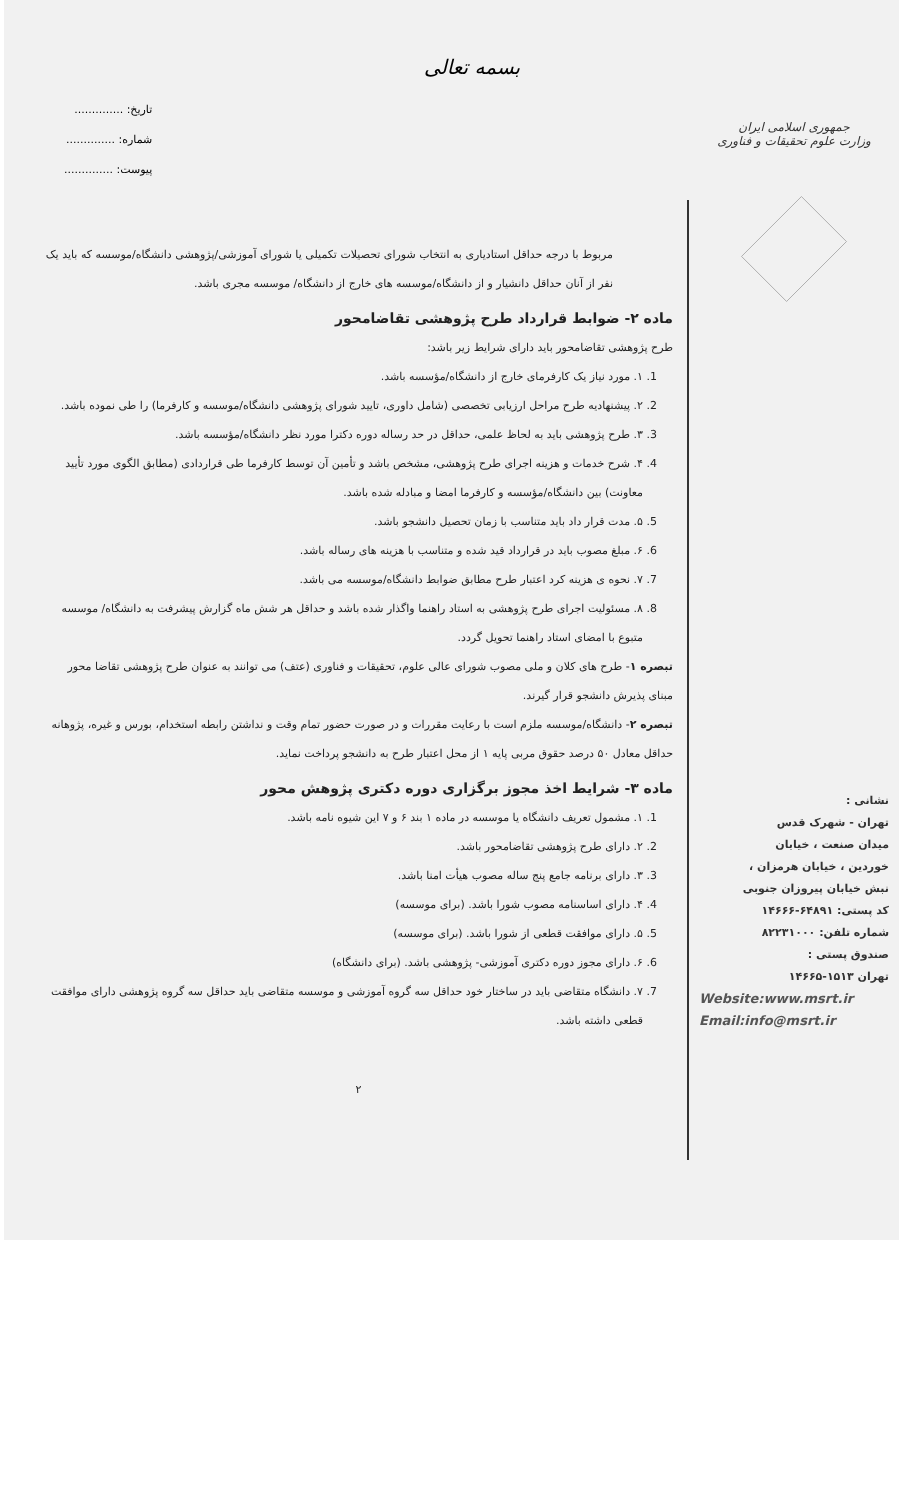بسمه تعالی
تاریخ: ..............
شماره: ..............
پیوست: ..............
جمهوری اسلامی ایران
وزارت علوم تحقیقات و فناوری
نشانی :
تهران - شهرک قدس
میدان صنعت ، خیابان
خوردین ، خیابان هرمزان ،
نبش خیابان پیروزان جنوبی
کد پستی: ۶۴۸۹۱-۱۴۶۶۶
شماره تلفن: ۸۲۲۳۱۰۰۰
صندوق پستی :
تهران ۱۵۱۳-۱۴۶۶۵
Website:www.msrt.ir
Email:info@msrt.ir
مربوط با درجه حداقل استادیاری به انتخاب شورای تحصیلات تکمیلی یا شورای آموزشی/پژوهشی دانشگاه/موسسه که باید یک نفر از آنان حداقل دانشیار و از دانشگاه/موسسه های خارج از دانشگاه/ موسسه مجری باشد.
ماده ۲- ضوابط قرارداد طرح پژوهشی تقاضامحور
طرح پژوهشی تقاضامحور باید دارای شرایط زیر باشد:
1. ۱. مورد نیاز یک کارفرمای خارج از دانشگاه/مؤسسه باشد.
2. ۲. پیشنهادیه طرح مراحل ارزیابی تخصصی (شامل داوری، تایید شورای پژوهشی دانشگاه/موسسه و کارفرما) را طی نموده باشد.
3. ۳. طرح پژوهشی باید به لحاظ علمی، حداقل در حد رساله دوره دکترا مورد نظر دانشگاه/مؤسسه باشد.
4. ۴. شرح خدمات و هزینه اجرای طرح پژوهشی، مشخص باشد و تأمین آن توسط کارفرما طی قراردادی (مطابق الگوی مورد تأیید معاونت) بین دانشگاه/مؤسسه و کارفرما امضا و مبادله شده باشد.
5. ۵. مدت قرار داد باید متناسب با زمان تحصیل دانشجو باشد.
6. ۶. مبلغ مصوب باید در قرارداد قید شده و متناسب با هزینه های رساله باشد.
7. ۷. نحوه ی هزینه کرد اعتبار طرح مطابق ضوابط دانشگاه/موسسه می باشد.
8. ۸. مسئولیت اجرای طرح پژوهشی به استاد راهنما واگذار شده باشد و حداقل هر شش ماه گزارش پیشرفت به دانشگاه/ موسسه متبوع با امضای استاد راهنما تحویل گردد.
تبصره ۱- طرح های کلان و ملی مصوب شورای عالی علوم، تحقیقات و فناوری (عتف) می توانند به عنوان طرح پژوهشی تقاضا محور مبنای پذیرش دانشجو قرار گیرند.
تبصره ۲- دانشگاه/موسسه ملزم است با رعایت مقررات و در صورت حضور تمام وقت و نداشتن رابطه استخدام، بورس و غیره، پژوهانه حداقل معادل ۵۰ درصد حقوق مربی پایه ۱ از محل اعتبار طرح به دانشجو پرداخت نماید.
ماده ۳- شرایط اخذ مجوز برگزاری دوره دکتری پژوهش محور
1. ۱. مشمول تعریف دانشگاه یا موسسه در ماده ۱ بند ۶ و ۷ این شیوه نامه باشد.
2. ۲. دارای طرح پژوهشی تقاضامحور باشد.
3. ۳. دارای برنامه جامع پنج ساله مصوب هیأت امنا باشد.
4. ۴. دارای اساسنامه مصوب شورا باشد. (برای موسسه)
5. ۵. دارای موافقت قطعی از شورا باشد. (برای موسسه)
6. ۶. دارای مجوز دوره دکتری آموزشی- پژوهشی باشد. (برای دانشگاه)
7. ۷. دانشگاه متقاضی باید در ساختار خود حداقل سه گروه آموزشی و موسسه متقاضی باید حداقل سه گروه پژوهشی دارای موافقت قطعی داشته باشد.
۲